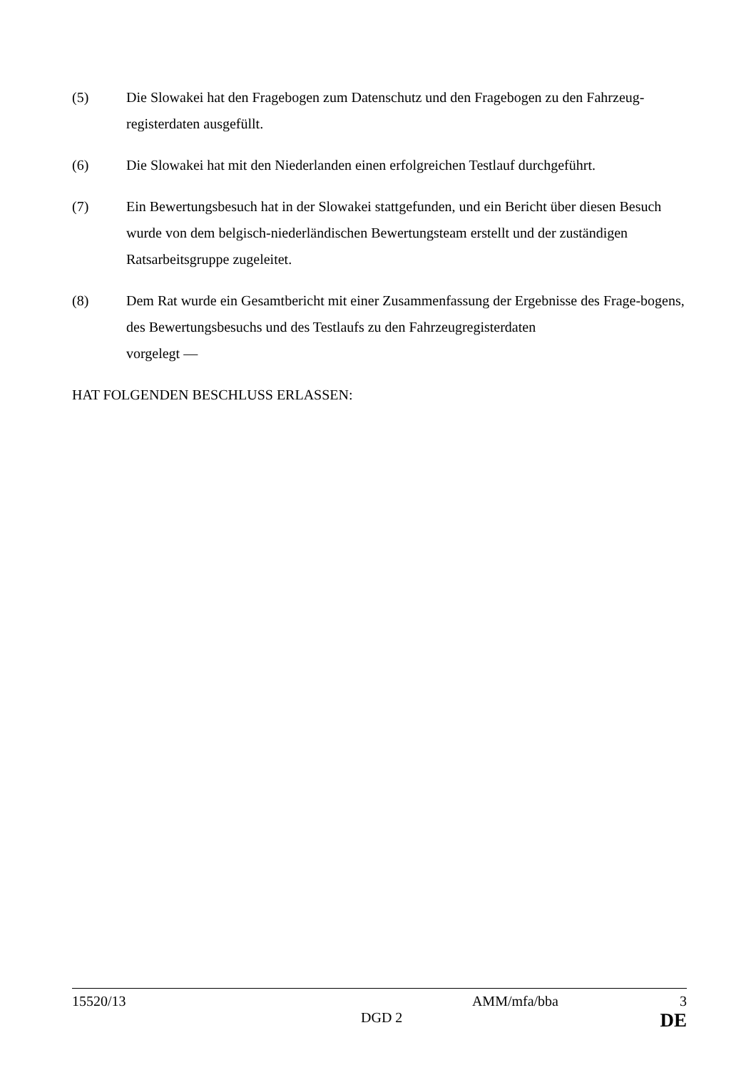(5) Die Slowakei hat den Fragebogen zum Datenschutz und den Fragebogen zu den Fahrzeug-registerdaten ausgefüllt.
(6) Die Slowakei hat mit den Niederlanden einen erfolgreichen Testlauf durchgeführt.
(7) Ein Bewertungsbesuch hat in der Slowakei stattgefunden, und ein Bericht über diesen Besuch wurde von dem belgisch-niederländischen Bewertungsteam erstellt und der zuständigen Ratsarbeitsgruppe zugeleitet.
(8) Dem Rat wurde ein Gesamtbericht mit einer Zusammenfassung der Ergebnisse des Frage-bogens, des Bewertungsbesuchs und des Testlaufs zu den Fahrzeugregisterdaten
vorgelegt —
HAT FOLGENDEN BESCHLUSS ERLASSEN:
15520/13 AMM/mfa/bba 3
DGD 2 DE